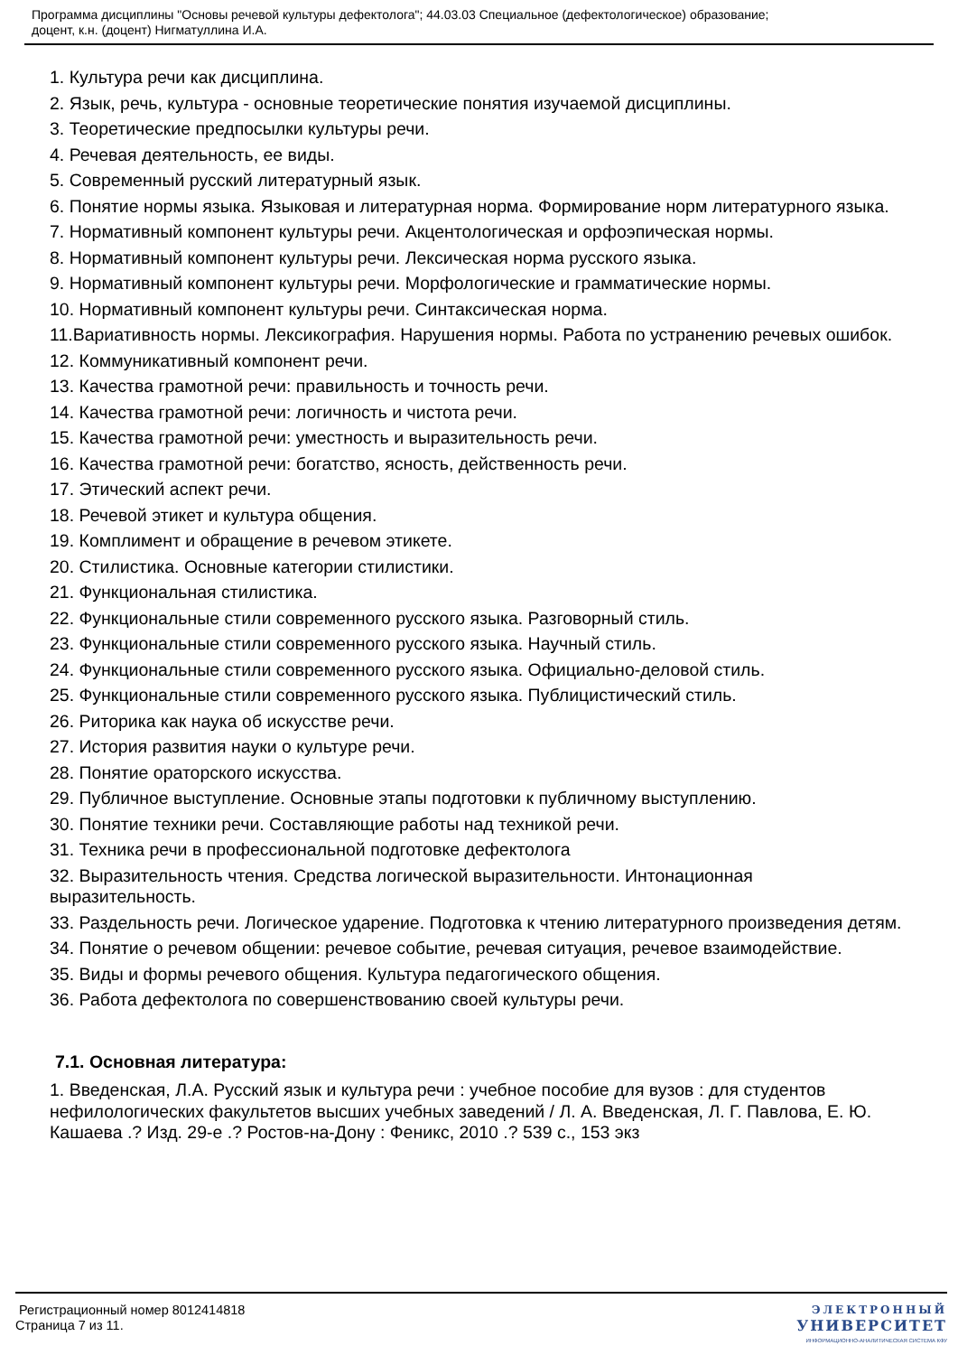Программа дисциплины "Основы речевой культуры дефектолога"; 44.03.03 Специальное (дефектологическое) образование;
доцент, к.н. (доцент) Нигматуллина И.А.
1. Культура речи как дисциплина.
2. Язык, речь, культура - основные теоретические понятия изучаемой дисциплины.
3. Теоретические предпосылки культуры речи.
4. Речевая деятельность, ее виды.
5. Современный русский литературный язык.
6. Понятие нормы языка. Языковая и литературная норма. Формирование норм литературного языка.
7. Нормативный компонент культуры речи. Акцентологическая и орфоэпическая нормы.
8. Нормативный компонент культуры речи. Лексическая норма русского языка.
9. Нормативный компонент культуры речи. Морфологические и грамматические нормы.
10. Нормативный компонент культуры речи. Синтаксическая норма.
11.Вариативность нормы. Лексикография. Нарушения нормы. Работа по устранению речевых ошибок.
12. Коммуникативный компонент речи.
13. Качества грамотной речи: правильность и точность речи.
14. Качества грамотной речи: логичность и чистота речи.
15. Качества грамотной речи: уместность и выразительность речи.
16. Качества грамотной речи: богатство, ясность, действенность речи.
17. Этический аспект речи.
18. Речевой этикет и культура общения.
19. Комплимент и обращение в речевом этикете.
20. Стилистика. Основные категории стилистики.
21. Функциональная стилистика.
22. Функциональные стили современного русского языка. Разговорный стиль.
23. Функциональные стили современного русского языка. Научный стиль.
24. Функциональные стили современного русского языка. Официально-деловой стиль.
25. Функциональные стили современного русского языка. Публицистический стиль.
26. Риторика как наука об искусстве речи.
27. История развития науки о культуре речи.
28. Понятие ораторского искусства.
29. Публичное выступление. Основные этапы подготовки к публичному выступлению.
30. Понятие техники речи. Составляющие работы над техникой речи.
31. Техника речи в профессиональной подготовке дефектолога
32. Выразительность чтения. Средства логической выразительности. Интонационная выразительность.
33. Раздельность речи. Логическое ударение. Подготовка к чтению литературного произведения детям.
34. Понятие о речевом общении: речевое событие, речевая ситуация, речевое взаимодействие.
35. Виды и формы речевого общения. Культура педагогического общения.
36. Работа дефектолога по совершенствованию своей культуры речи.
7.1. Основная литература:
1. Введенская, Л.А. Русский язык и культура речи : учебное пособие для вузов : для студентов нефилологических факультетов высших учебных заведений / Л. А. Введенская, Л. Г. Павлова, Е. Ю. Кашаева .? Изд. 29-е .? Ростов-на-Дону : Феникс, 2010 .? 539 с., 153 экз
Регистрационный номер 8012414818
Страница 7 из 11.
ЭЛЕКТРОННЫЙ
УНИВЕРСИТЕТ
ИНФОРМАЦИОННО-АНАЛИТИЧЕСКАЯ СИСТЕМА КФУ